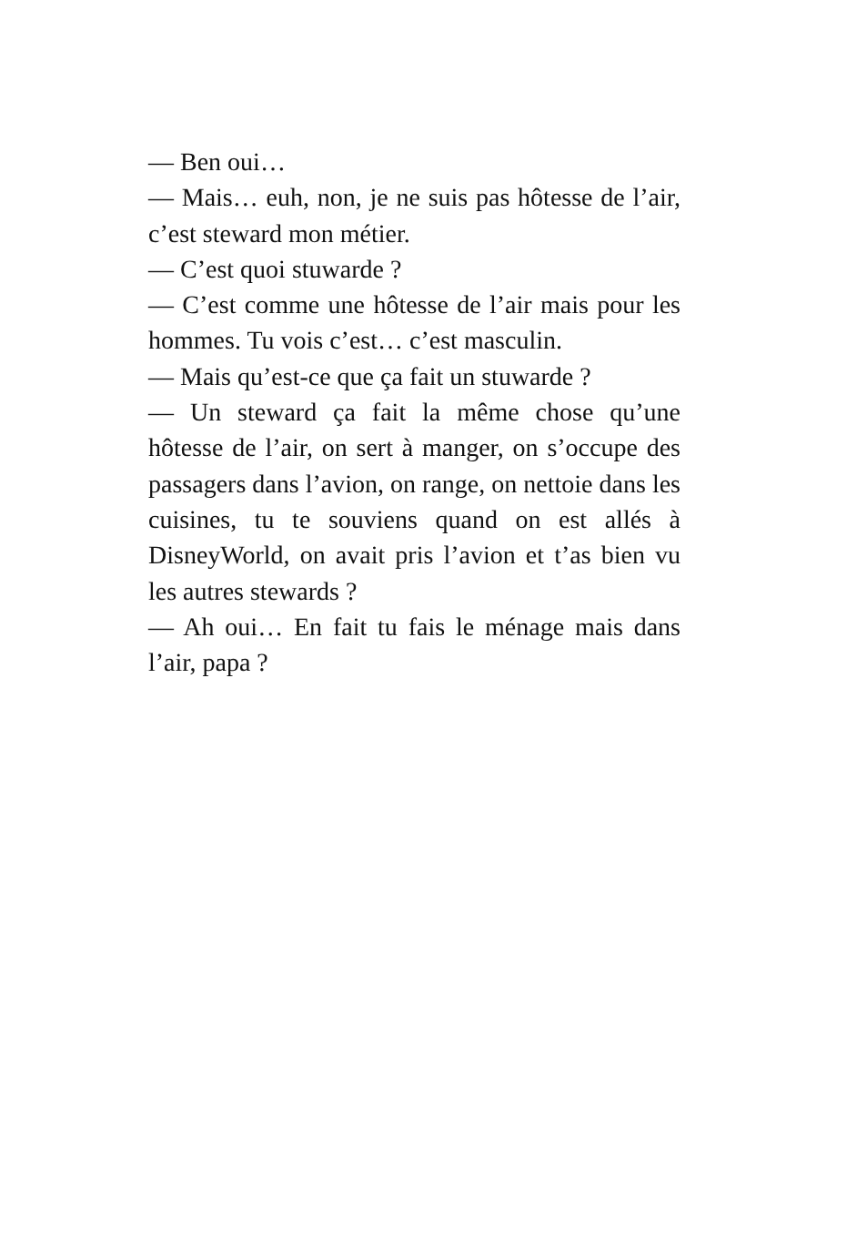— Ben oui…
— Mais… euh, non, je ne suis pas hôtesse de l’air, c’est steward mon métier.
— C’est quoi stuwarde ?
— C’est comme une hôtesse de l’air mais pour les hommes. Tu vois c’est… c’est masculin.
— Mais qu’est-ce que ça fait un stuwarde ?
— Un steward ça fait la même chose qu’une hôtesse de l’air, on sert à manger, on s’occupe des passagers dans l’avion, on range, on nettoie dans les cuisines, tu te souviens quand on est allés à DisneyWorld, on avait pris l’avion et t’as bien vu les autres stewards ?
— Ah oui… En fait tu fais le ménage mais dans l’air, papa ?